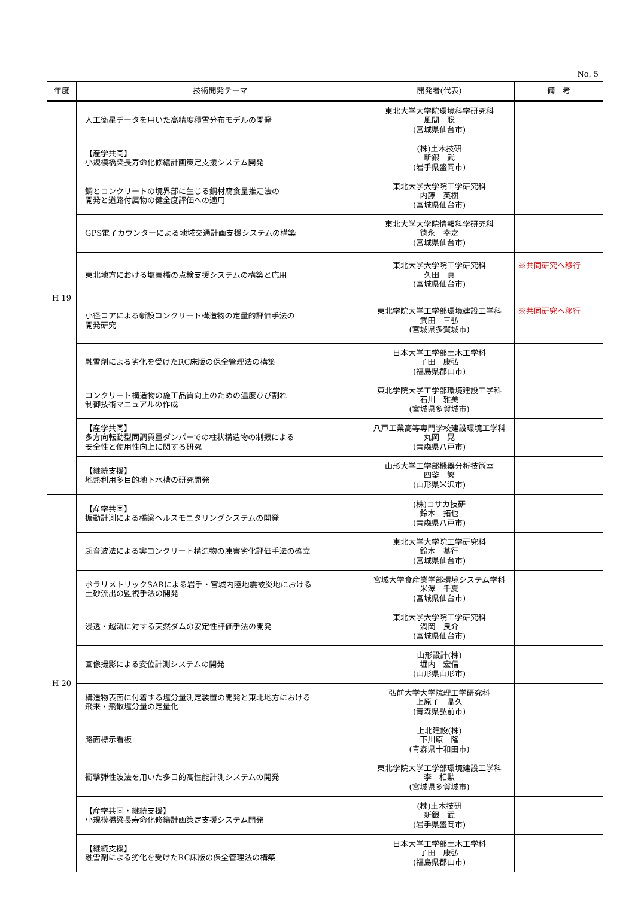No. 5
| 年度 | 技術開発テーマ | 開発者(代表) | 備 考 |
| --- | --- | --- | --- |
| H 19 | 人工衛星データを用いた高精度積雪分布モデルの開発 | 東北大学大学院環境科学研究科 風間 聡 (宮城県仙台市) | |
| | 【産学共同】 小規模橋梁長寿命化修繕計画策定支援システム開発 | (株)土木技研 新銀 武 (岩手県盛岡市) | |
| | 鋼とコンクリートの境界部に生じる鋼材腐食量推定法の 開発と道路付属物の健全度評価への適用 | 東北大学大学院工学研究科 内藤 英樹 (宮城県仙台市) | |
| | GPS電子カウンターによる地域交通計画支援システムの構築 | 東北大学大学院情報科学研究科 徳永 幸之 (宮城県仙台市) | |
| | 東北地方における塩害橋の点検支援システムの構築と応用 | 東北大学大学院工学研究科 久田 真 (宮城県仙台市) | ※共同研究へ移行 |
| | 小径コアによる新設コンクリート構造物の定量的評価手法の 開発研究 | 東北学院大学工学部環境建設工学科 武田 三弘 (宮城県多賀城市) | ※共同研究へ移行 |
| | 融雪剤による劣化を受けたRC床版の保全管理法の構築 | 日本大学工学部土木工学科 子田 康弘 (福島県郡山市) | |
| | コンクリート構造物の施工品質向上のための温度ひび割れ 制御技術マニュアルの作成 | 東北学院大学工学部環境建設工学科 石川 雅美 (宮城県多賀城市) | |
| | 【産学共同】 多方向転動型同調質量ダンパーでの柱状構造物の制振による 安全性と使用性向上に関する研究 | 八戸工業高等専門学校建設環境工学科 丸岡 晃 (青森県八戸市) | |
| | 【継続支援】 地熱利用多目的地下水槽の研究開発 | 山形大学工学部機器分析技術室 四釜 繁 (山形県米沢市) | |
| H 20 | 【産学共同】 振動計測による橋梁ヘルスモニタリングシステムの開発 | (株)コサカ技研 鈴木 拓也 (青森県八戸市) | |
| | 超音波法による実コンクリート構造物の凍害劣化評価手法の確立 | 東北大学大学院工学研究科 鈴木 基行 (宮城県仙台市) | |
| | ポラリメトリックSARによる岩手・宮城内陸地震被災地における 土砂流出の監視手法の開発 | 宮城大学食産業学部環境システム学科 米澤 千夏 (宮城県仙台市) | |
| | 浸透・越流に対する天然ダムの安定性評価手法の開発 | 東北大学大学院工学研究科 渦岡 良介 (宮城県仙台市) | |
| | 画像撮影による変位計測システムの開発 | 山形設計(株) 堀内 宏信 (山形県山形市) | |
| | 構造物表面に付着する塩分量測定装置の開発と東北地方における 飛来・飛散塩分量の定量化 | 弘前大学大学院理工学研究科 上原子 晶久 (青森県弘前市) | |
| | 路面標示看板 | 上北建設(株) 下川原 隆 (青森県十和田市) | |
| | 衝撃弾性波法を用いた多目的高性能計測システムの開発 | 東北学院大学工学部環境建設工学科 李 相勲 (宮城県多賀城市) | |
| | 【産学共同・継続支援】 小規模橋梁長寿命化修繕計画策定支援システム開発 | (株)土木技研 新銀 武 (岩手県盛岡市) | |
| | 【継続支援】 融雪剤による劣化を受けたRC床版の保全管理法の構築 | 日本大学工学部土木工学科 子田 康弘 (福島県郡山市) | |